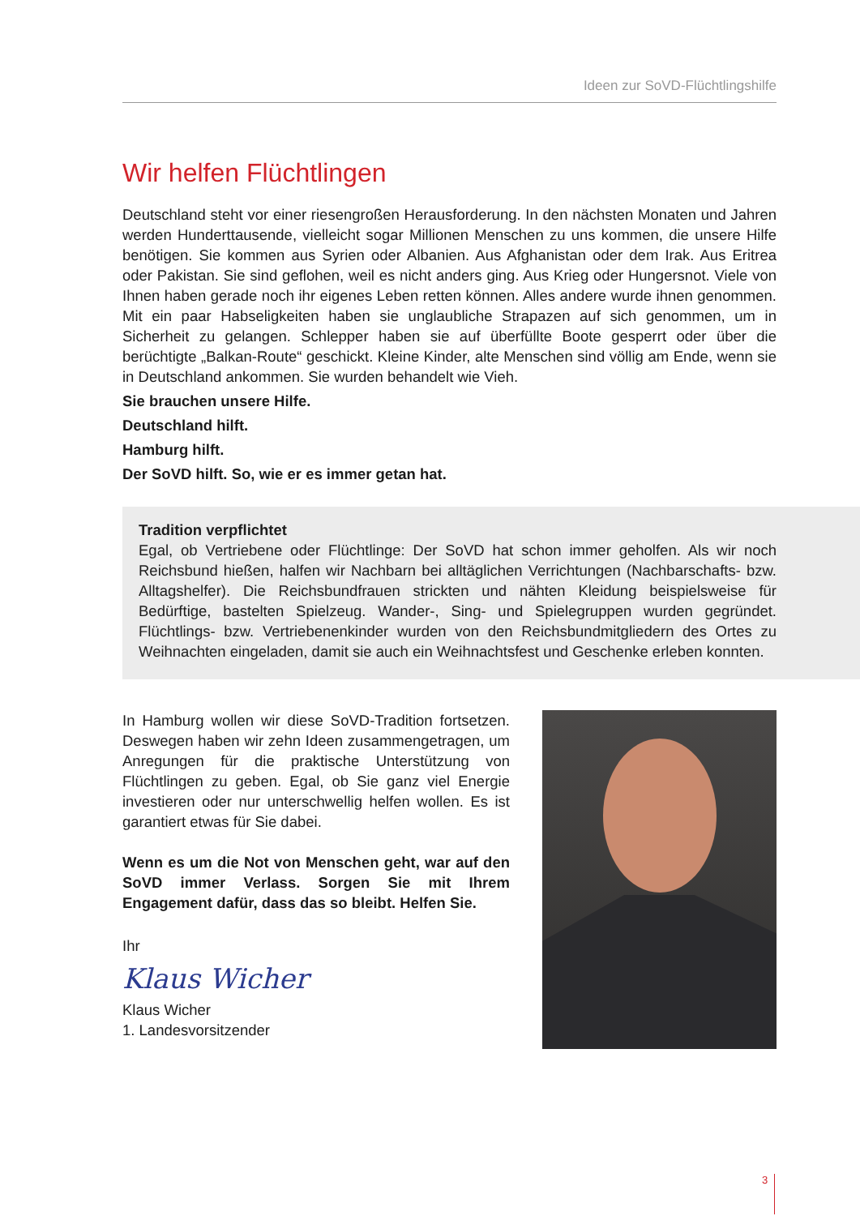Ideen zur SoVD-Flüchtlingshilfe
Wir helfen Flüchtlingen
Deutschland steht vor einer riesengroßen Herausforderung. In den nächsten Monaten und Jahren werden Hunderttausende, vielleicht sogar Millionen Menschen zu uns kommen, die unsere Hilfe benötigen. Sie kommen aus Syrien oder Albanien. Aus Afghanistan oder dem Irak. Aus Eritrea oder Pakistan. Sie sind geflohen, weil es nicht anders ging. Aus Krieg oder Hungersnot. Viele von Ihnen haben gerade noch ihr eigenes Leben retten können. Alles andere wurde ihnen genommen. Mit ein paar Habseligkeiten haben sie unglaubliche Strapazen auf sich genommen, um in Sicherheit zu gelangen. Schlepper haben sie auf überfüllte Boote gesperrt oder über die berüchtigte „Balkan-Route“ geschickt. Kleine Kinder, alte Menschen sind völlig am Ende, wenn sie in Deutschland ankommen. Sie wurden behandelt wie Vieh.
Sie brauchen unsere Hilfe.
Deutschland hilft.
Hamburg hilft.
Der SoVD hilft. So, wie er es immer getan hat.
Tradition verpflichtet
Egal, ob Vertriebene oder Flüchtlinge: Der SoVD hat schon immer geholfen. Als wir noch Reichsbund hießen, halfen wir Nachbarn bei alltäglichen Verrichtungen (Nachbarschafts- bzw. Alltagshelfer). Die Reichsbundfrauen strickten und nähten Kleidung beispielsweise für Bedürftige, bastelten Spielzeug. Wander-, Sing- und Spielegruppen wurden gegründet. Flüchtlings- bzw. Vertriebenenkinder wurden von den Reichsbundmitgliedern des Ortes zu Weihnachten eingeladen, damit sie auch ein Weihnachtsfest und Geschenke erleben konnten.
In Hamburg wollen wir diese SoVD-Tradition fortsetzen. Deswegen haben wir zehn Ideen zusammengetragen, um Anregungen für die praktische Unterstützung von Flüchtlingen zu geben. Egal, ob Sie ganz viel Energie investieren oder nur unterschwellig helfen wollen. Es ist garantiert etwas für Sie dabei.
Wenn es um die Not von Menschen geht, war auf den SoVD immer Verlass. Sorgen Sie mit Ihrem Engagement dafür, dass das so bleibt. Helfen Sie.
Ihr
Klaus Wicher
Klaus Wicher
1. Landesvorsitzender
3